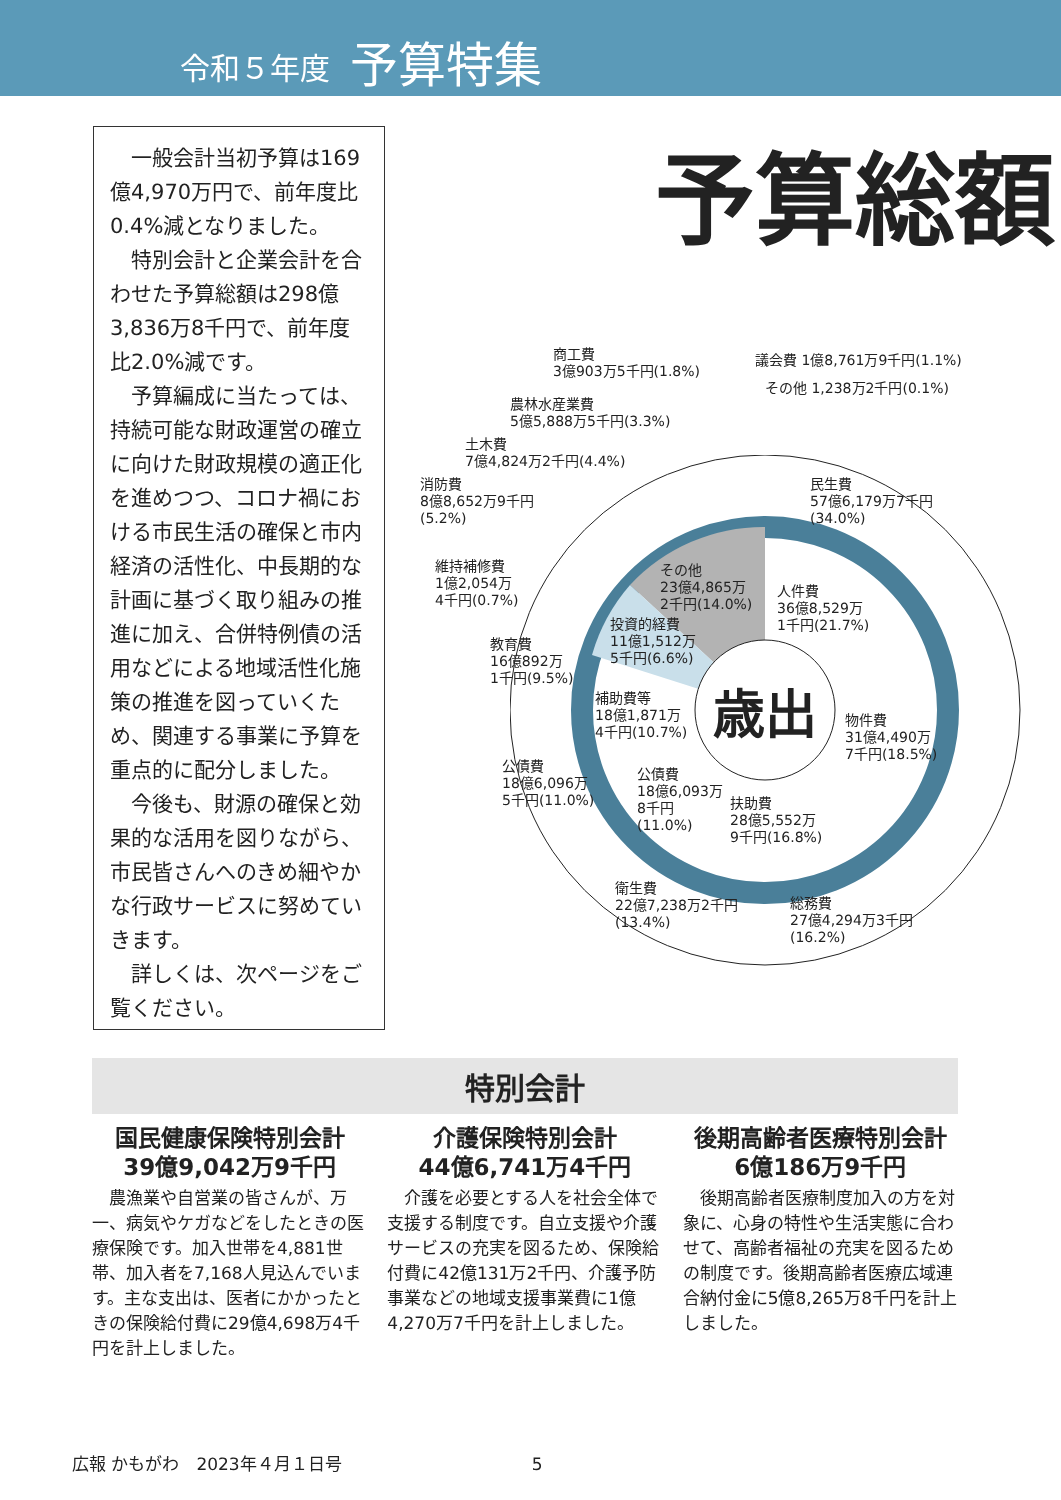令和５年度 予算特集
一般会計当初予算は169億4,970万円で、前年度比0.4%減となりました。
特別会計と企業会計を合わせた予算総額は298億3,836万8千円で、前年度比2.0%減です。
予算編成に当たっては、持続可能な財政運営の確立に向けた財政規模の適正化を進めつつ、コロナ禍における市民生活の確保と市内経済の活性化、中長期的な計画に基づく取り組みの推進に加え、合併特例債の活用などによる地域活性化施策の推進を図っていくため、関連する事業に予算を重点的に配分しました。
今後も、財源の確保と効果的な活用を図りながら、市民皆さんへのきめ細やかな行政サービスに努めていきます。
詳しくは、次ページをご覧ください。
予算総額
商工費
3億903万5千円(1.8%)
議会費 1億8,761万9千円(1.1%)
その他 1,238万2千円(0.1%)
農林水産業費
5億5,888万5千円(3.3%)
土木費
7億4,824万2千円(4.4%)
消防費
8億8,652万9千円
(5.2%)
民生費
57億6,179万7千円
(34.0%)
維持補修費
1億2,054万
4千円(0.7%)
その他
23億4,865万
2千円(14.0%)
人件費
36億8,529万
1千円(21.7%)
投資的経費
11億1,512万
5千円(6.6%)
教育費
16億892万
1千円(9.5%)
補助費等
18億1,871万
4千円(10.7%)
歳出
物件費
31億4,490万
7千円(18.5%)
公債費
18億6,096万
5千円(11.0%)
公債費
18億6,093万
8千円
(11.0%)
扶助費
28億5,552万
9千円(16.8%)
衛生費
22億7,238万2千円
(13.4%)
総務費
27億4,294万3千円
(16.2%)
特別会計
国民健康保険特別会計
39億9,042万9千円
　農漁業や自営業の皆さんが、万一、病気やケガなどをしたときの医療保険です。加入世帯を4,881世帯、加入者を7,168人見込んでいます。主な支出は、医者にかかったときの保険給付費に29億4,698万4千円を計上しました。
介護保険特別会計
44億6,741万4千円
　介護を必要とする人を社会全体で支援する制度です。自立支援や介護サービスの充実を図るため、保険給付費に42億131万2千円、介護予防事業などの地域支援事業費に1億4,270万7千円を計上しました。
後期高齢者医療特別会計
6億186万9千円
　後期高齢者医療制度加入の方を対象に、心身の特性や生活実態に合わせて、高齢者福祉の充実を図るための制度です。後期高齢者医療広域連合納付金に5億8,265万8千円を計上しました。
広報 かもがわ　2023年４月１日号 5